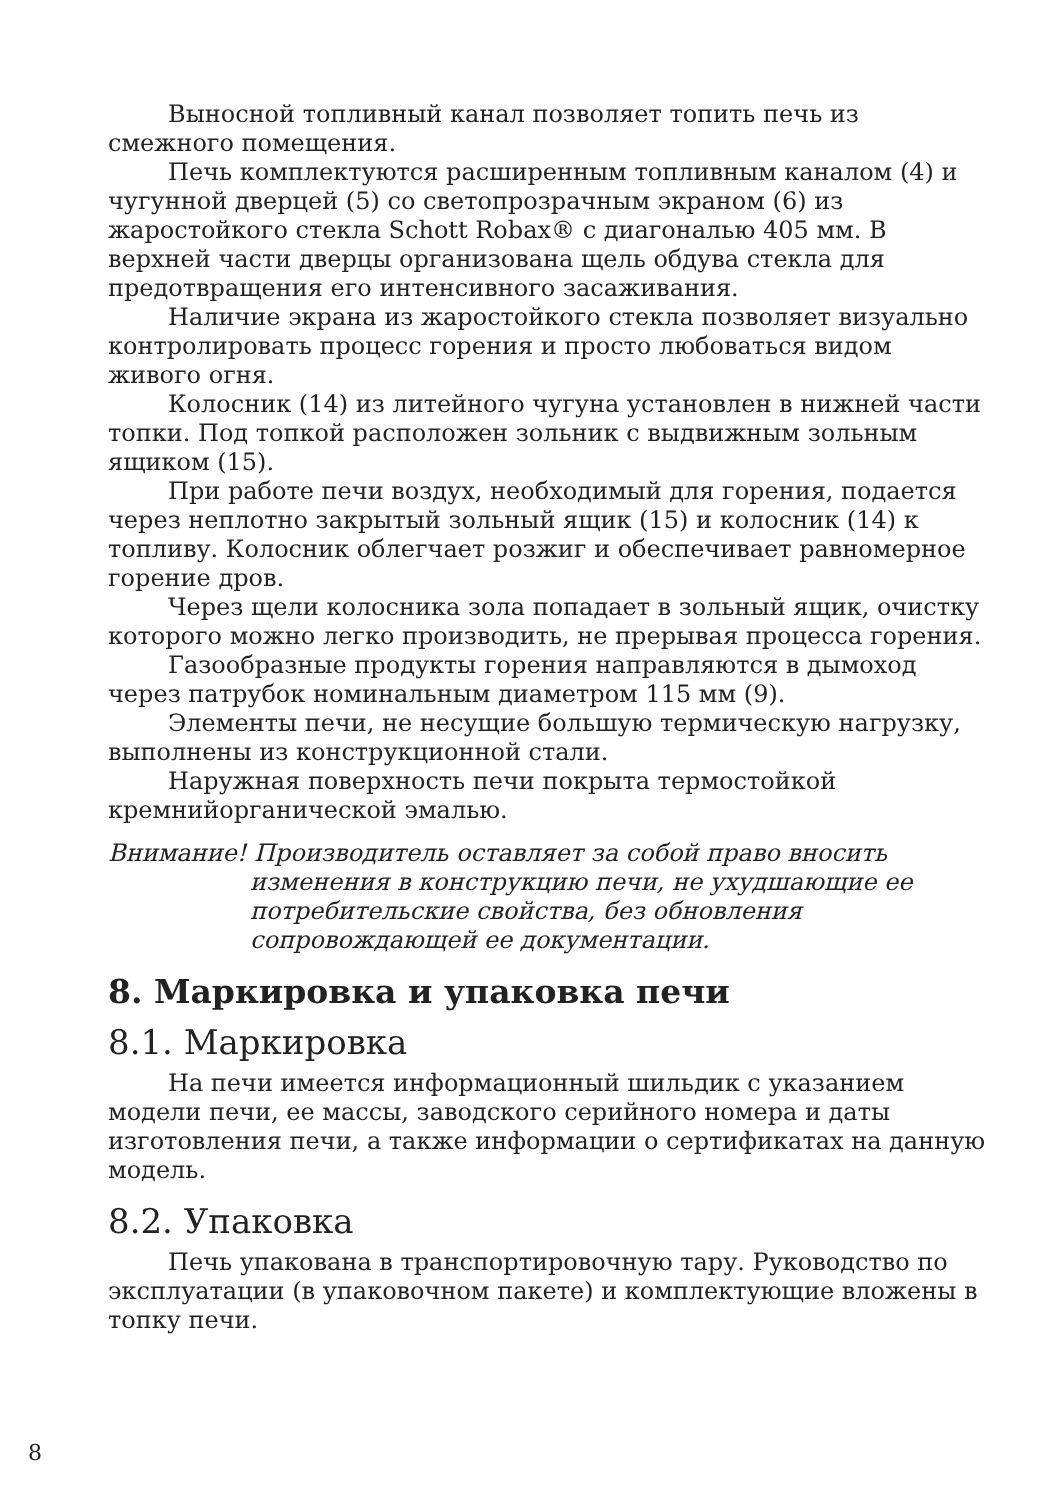Выносной топливный канал позволяет топить печь из смежного помещения.
Печь комплектуются расширенным топливным каналом (4) и чугунной дверцей (5) со светопрозрачным экраном (6) из жаростойкого стекла Schott Robax® с диагональю 405 мм. В верхней части дверцы организована щель обдува стекла для предотвращения его интенсивного засаживания.
Наличие экрана из жаростойкого стекла позволяет визуально контролировать процесс горения и просто любоваться видом живого огня.
Колосник (14) из литейного чугуна установлен в нижней части топки. Под топкой расположен зольник с выдвижным зольным ящиком (15).
При работе печи воздух, необходимый для горения, подается через неплотно закрытый зольный ящик (15) и колосник (14) к топливу. Колосник облегчает розжиг и обеспечивает равномерное горение дров.
Через щели колосника зола попадает в зольный ящик, очистку которого можно легко производить, не прерывая процесса горения.
Газообразные продукты горения направляются в дымоход через патрубок номинальным диаметром 115 мм (9).
Элементы печи, не несущие большую термическую нагрузку, выполнены из конструкционной стали.
Наружная поверхность печи покрыта термостойкой кремнийорганической эмалью.
Внимание! Производитель оставляет за собой право вносить
изменения в конструкцию печи, не ухудшающие ее потребительские свойства, без обновления сопровождающей ее документации.
8. Маркировка и упаковка печи
8.1. Маркировка
На печи имеется информационный шильдик с указанием модели печи, ее массы, заводского серийного номера и даты изготовления печи, а также информации о сертификатах на данную модель.
8.2. Упаковка
Печь упакована в транспортировочную тару. Руководство по эксплуатации (в упаковочном пакете) и комплектующие вложены в топку печи.
8